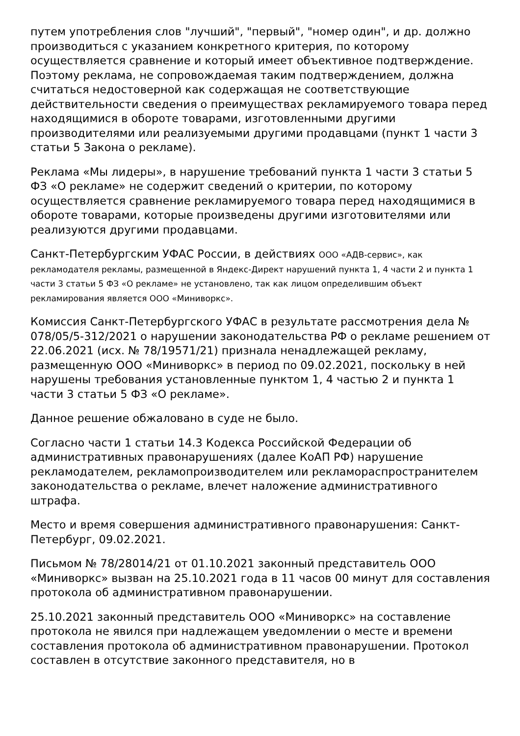путем употребления слов "лучший", "первый", "номер один", и др. должно производиться с указанием конкретного критерия, по которому осуществляется сравнение и который имеет объективное подтверждение. Поэтому реклама, не сопровождаемая таким подтверждением, должна считаться недостоверной как содержащая не соответствующие действительности сведения о преимуществах рекламируемого товара перед находящимися в обороте товарами, изготовленными другими производителями или реализуемыми другими продавцами (пункт 1 части 3 статьи 5 Закона о рекламе).
Реклама «Мы лидеры», в нарушение требований пункта 1 части 3 статьи 5 ФЗ «О рекламе» не содержит сведений о критерии, по которому осуществляется сравнение рекламируемого товара перед находящимися в обороте товарами, которые произведены другими изготовителями или реализуются другими продавцами.
Санкт-Петербургским УФАС России, в действиях ООО «АДВ-сервис», как рекламодателя рекламы, размещенной в Яндекс-Директ нарушений пункта 1, 4 части 2 и пункта 1 части 3 статьи 5 ФЗ «О рекламе» не установлено, так как лицом определившим объект рекламирования является ООО «Миниворкс».
Комиссия Санкт-Петербургского УФАС в результате рассмотрения дела № 078/05/5-312/2021 о нарушении законодательства РФ о рекламе решением от 22.06.2021 (исх. № 78/19571/21) признала ненадлежащей рекламу, размещенную ООО «Миниворкс» в период по 09.02.2021, поскольку в ней нарушены требования установленные пунктом 1, 4 частью 2 и пункта 1 части 3 статьи 5 ФЗ «О рекламе».
Данное решение обжаловано в суде не было.
Согласно части 1 статьи 14.3 Кодекса Российской Федерации об административных правонарушениях (далее КоАП РФ) нарушение рекламодателем, рекламопроизводителем или рекламораспространителем законодательства о рекламе, влечет наложение административного штрафа.
Место и время совершения административного правонарушения: Санкт-Петербург, 09.02.2021.
Письмом № 78/28014/21 от 01.10.2021 законный представитель ООО «Миниворкс» вызван на 25.10.2021 года в 11 часов 00 минут для составления протокола об административном правонарушении.
25.10.2021 законный представитель ООО «Миниворкс» на составление протокола не явился при надлежащем уведомлении о месте и времени составления протокола об административном правонарушении. Протокол составлен в отсутствие законного представителя, но в